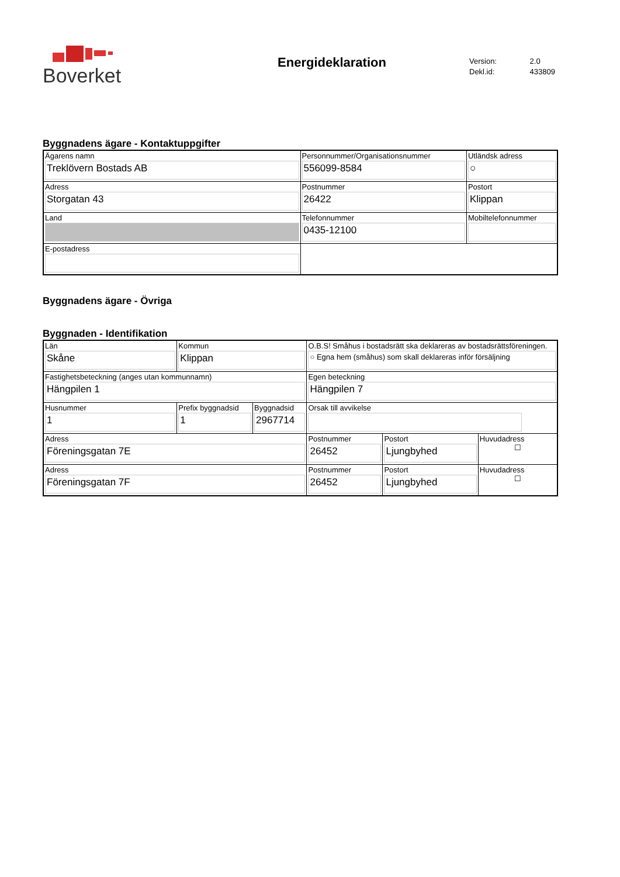Boverket
Energideklaration
Version: 2.0
Dekl.id: 433809
Byggnadens ägare - Kontaktuppgifter
| Ägarens namn Treklövern Bostads AB | Personnummer/Organisationsnummer 556099-8584 | | Utländsk adress ○ |
| Adress Storgatan 43 | Postnummer 26422 | Postort Klippan | |
| Land | Telefonnummer 0435-12100 | | Mobiltelefonnummer |
| E-postadress | | | |
Byggnadens ägare - Övriga
Byggnaden - Identifikation
| Län Skåne | Kommun Klippan | | O.B.S! Småhus i bostadsrätt ska deklareras av bostadsrättsföreningen. ○ Egna hem (småhus) som skall deklareras inför försäljning | | |
| Fastighetsbeteckning (anges utan kommunnamn) Hängpilen 1 | | | Egen beteckning Hängpilen 7 | | |
| Husnummer 1 | Prefix byggnadsid 1 | Byggnadsid 2967714 | Orsak till avvikelse | | |
| Adress Föreningsgatan 7E | | | Postnummer 26452 | Postort Ljungbyhed | Huvudadress ☐ |
| Adress Föreningsgatan 7F | | | Postnummer 26452 | Postort Ljungbyhed | Huvudadress ☐ |